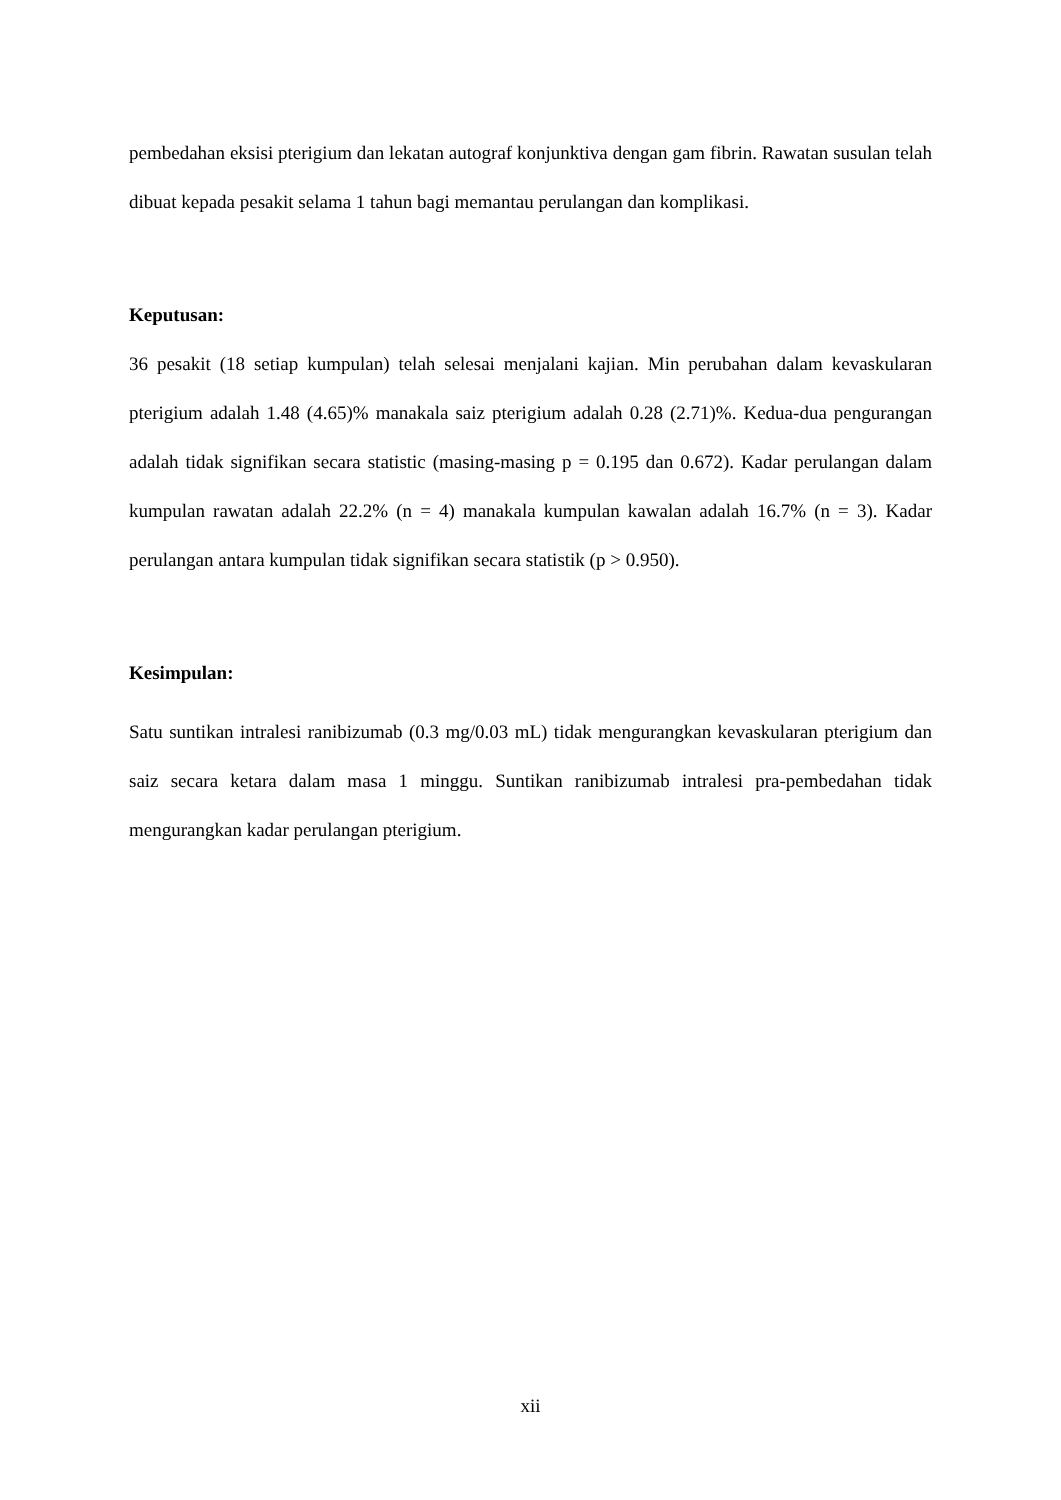pembedahan eksisi pterigium dan lekatan autograf konjunktiva dengan gam fibrin. Rawatan susulan telah dibuat kepada pesakit selama 1 tahun bagi memantau perulangan dan komplikasi.
Keputusan:
36 pesakit (18 setiap kumpulan) telah selesai menjalani kajian. Min perubahan dalam kevaskularan pterigium adalah 1.48 (4.65)% manakala saiz pterigium adalah 0.28 (2.71)%. Kedua-dua pengurangan adalah tidak signifikan secara statistic (masing-masing p = 0.195 dan 0.672). Kadar perulangan dalam kumpulan rawatan adalah 22.2% (n = 4) manakala kumpulan kawalan adalah 16.7% (n = 3). Kadar perulangan antara kumpulan tidak signifikan secara statistik (p > 0.950).
Kesimpulan:
Satu suntikan intralesi ranibizumab (0.3 mg/0.03 mL) tidak mengurangkan kevaskularan pterigium dan saiz secara ketara dalam masa 1 minggu. Suntikan ranibizumab intralesi pra-pembedahan tidak mengurangkan kadar perulangan pterigium.
xii